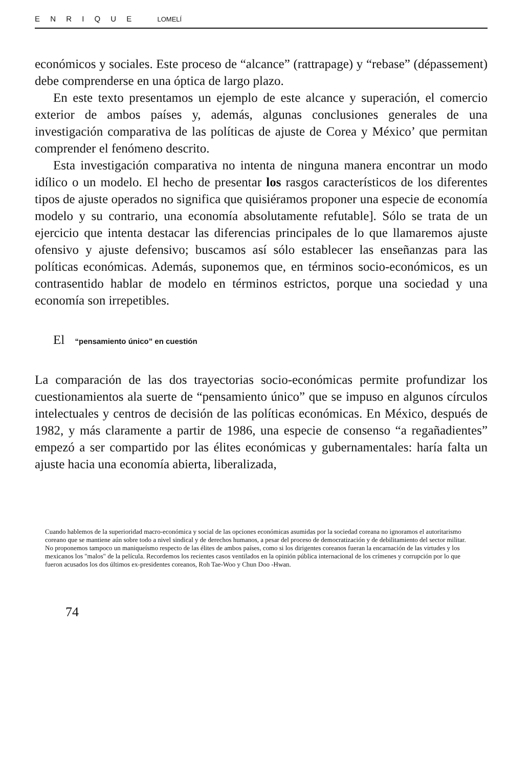E N R I Q U E LOMELÍ
económicos y sociales. Este proceso de “alcance” (rattrapage) y “rebase” (dépassement) debe comprenderse en una óptica de largo plazo.
En este texto presentamos un ejemplo de este alcance y superación, el comercio exterior de ambos países y, además, algunas conclusiones generales de una investigación comparativa de las políticas de ajuste de Corea y México’ que permitan comprender el fenómeno descrito.
Esta investigación comparativa no intenta de ninguna manera encontrar un modo idílico o un modelo. El hecho de presentar los rasgos característicos de los diferentes tipos de ajuste operados no significa que quisiéramos proponer una especie de economía modelo y su contrario, una economía absolutamente refutable]. Sólo se trata de un ejercicio que intenta destacar las diferencias principales de lo que llamaremos ajuste ofensivo y ajuste defensivo; buscamos así sólo establecer las enseñanzas para las políticas económicas. Además, suponemos que, en términos socio-económicos, es un contrasentido hablar de modelo en términos estrictos, porque una sociedad y una economía son irrepetibles.
El “pensamiento único” en cuestión
La comparación de las dos trayectorias socio-económicas permite profundizar los cuestionamientos ala suerte de “pensamiento único” que se impuso en algunos círculos intelectuales y centros de decisión de las políticas económicas. En México, después de 1982, y más claramente a partir de 1986, una especie de consenso “a regañadientes” empezó a ser compartido por las élites económicas y gubernamentales: haría falta un ajuste hacia una economía abierta, liberalizada,
Cuando hablemos de la superioridad macro-económica y social de las opciones económicas asumidas por la sociedad coreana no ignoramos el autoritarismo coreano que se mantiene aún sobre todo a nivel sindical y de derechos humanos, a pesar del proceso de democratización y de debilitamiento del sector militar. No proponemos tampoco un maniqueísmo respecto de las élites de ambos países, como si los dirigentes coreanos fueran la encarnación de las virtudes y los mexicanos los "malos" de la película. Recordemos los recientes casos ventilados en la opinión pública internacional de los crímenes y corrupción por lo que fueron acusados los dos últimos ex-presidentes coreanos, Roh Tae-Woo y Chun Doo -Hwan.
74